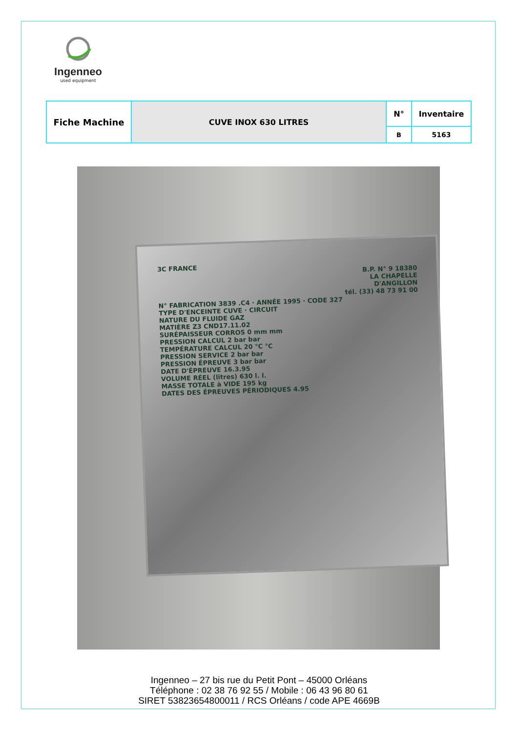Ingenneo
used equipment
| Fiche Machine | CUVE INOX 630 LITRES | N° | Inventaire |
| | | B | 5163 |
3C FRANCE
B.P. N° 9 18380
LA CHAPELLE
D'ANGILLON
tél. (33) 48 73 91 00
N° FABRICATION 3839 .C4 · ANNÉE 1995 · CODE 327
TYPE D'ENCEINTE CUVE · CIRCUIT
NATURE DU FLUIDE GAZ
MATIÈRE Z3 CND17.11.02
SURÉPAISSEUR CORROS 0 mm mm
PRESSION CALCUL 2 bar bar
TEMPÉRATURE CALCUL 20 °C °C
PRESSION SERVICE 2 bar bar
PRESSION ÉPREUVE 3 bar bar
DATE D'ÉPREUVE 16.3.95
VOLUME RÉEL (litres) 630 l. l.
MASSE TOTALE à VIDE 195 kg
DATES DES ÉPREUVES PÉRIODIQUES 4.95
Ingenneo – 27 bis rue du Petit Pont – 45000 Orléans
Téléphone : 02 38 76 92 55 / Mobile : 06 43 96 80 61
SIRET 53823654800011 / RCS Orléans / code APE 4669B